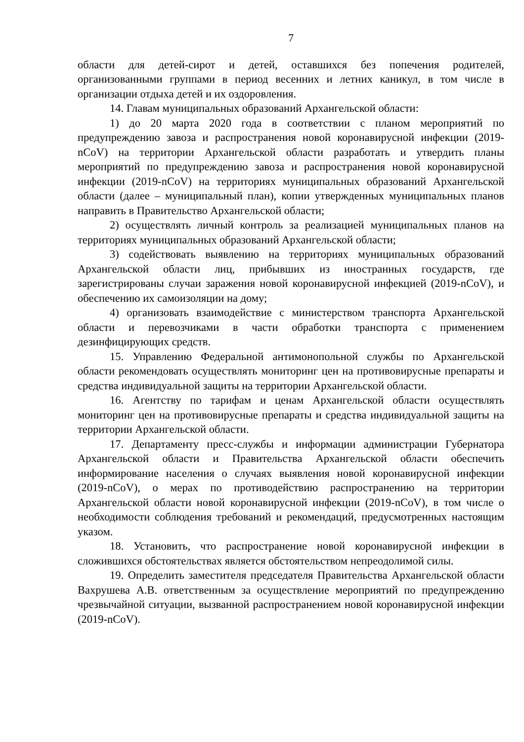7
области для детей-сирот и детей, оставшихся без попечения родителей, организованными группами в период весенних и летних каникул, в том числе в организации отдыха детей и их оздоровления.
14. Главам муниципальных образований Архангельской области:
1) до 20 марта 2020 года в соответствии с планом мероприятий по предупреждению завоза и распространения новой коронавирусной инфекции (2019-nCoV) на территории Архангельской области разработать и утвердить планы мероприятий по предупреждению завоза и распространения новой коронавирусной инфекции (2019-nCoV) на территориях муниципальных образований Архангельской области (далее – муниципальный план), копии утвержденных муниципальных планов направить в Правительство Архангельской области;
2) осуществлять личный контроль за реализацией муниципальных планов на территориях муниципальных образований Архангельской области;
3) содействовать выявлению на территориях муниципальных образований Архангельской области лиц, прибывших из иностранных государств, где зарегистрированы случаи заражения новой коронавирусной инфекцией (2019-nCoV), и обеспечению их самоизоляции на дому;
4) организовать взаимодействие с министерством транспорта Архангельской области и перевозчиками в части обработки транспорта с применением дезинфицирующих средств.
15. Управлению Федеральной антимонопольной службы по Архангельской области рекомендовать осуществлять мониторинг цен на противовирусные препараты и средства индивидуальной защиты на территории Архангельской области.
16. Агентству по тарифам и ценам Архангельской области осуществлять мониторинг цен на противовирусные препараты и средства индивидуальной защиты на территории Архангельской области.
17. Департаменту пресс-службы и информации администрации Губернатора Архангельской области и Правительства Архангельской области обеспечить информирование населения о случаях выявления новой коронавирусной инфекции (2019-nCoV), о мерах по противодействию распространению на территории Архангельской области новой коронавирусной инфекции (2019-nCoV), в том числе о необходимости соблюдения требований и рекомендаций, предусмотренных настоящим указом.
18. Установить, что распространение новой коронавирусной инфекции в сложившихся обстоятельствах является обстоятельством непреодолимой силы.
19. Определить заместителя председателя Правительства Архангельской области Вахрушева А.В. ответственным за осуществление мероприятий по предупреждению чрезвычайной ситуации, вызванной распространением новой коронавирусной инфекции (2019-nCoV).